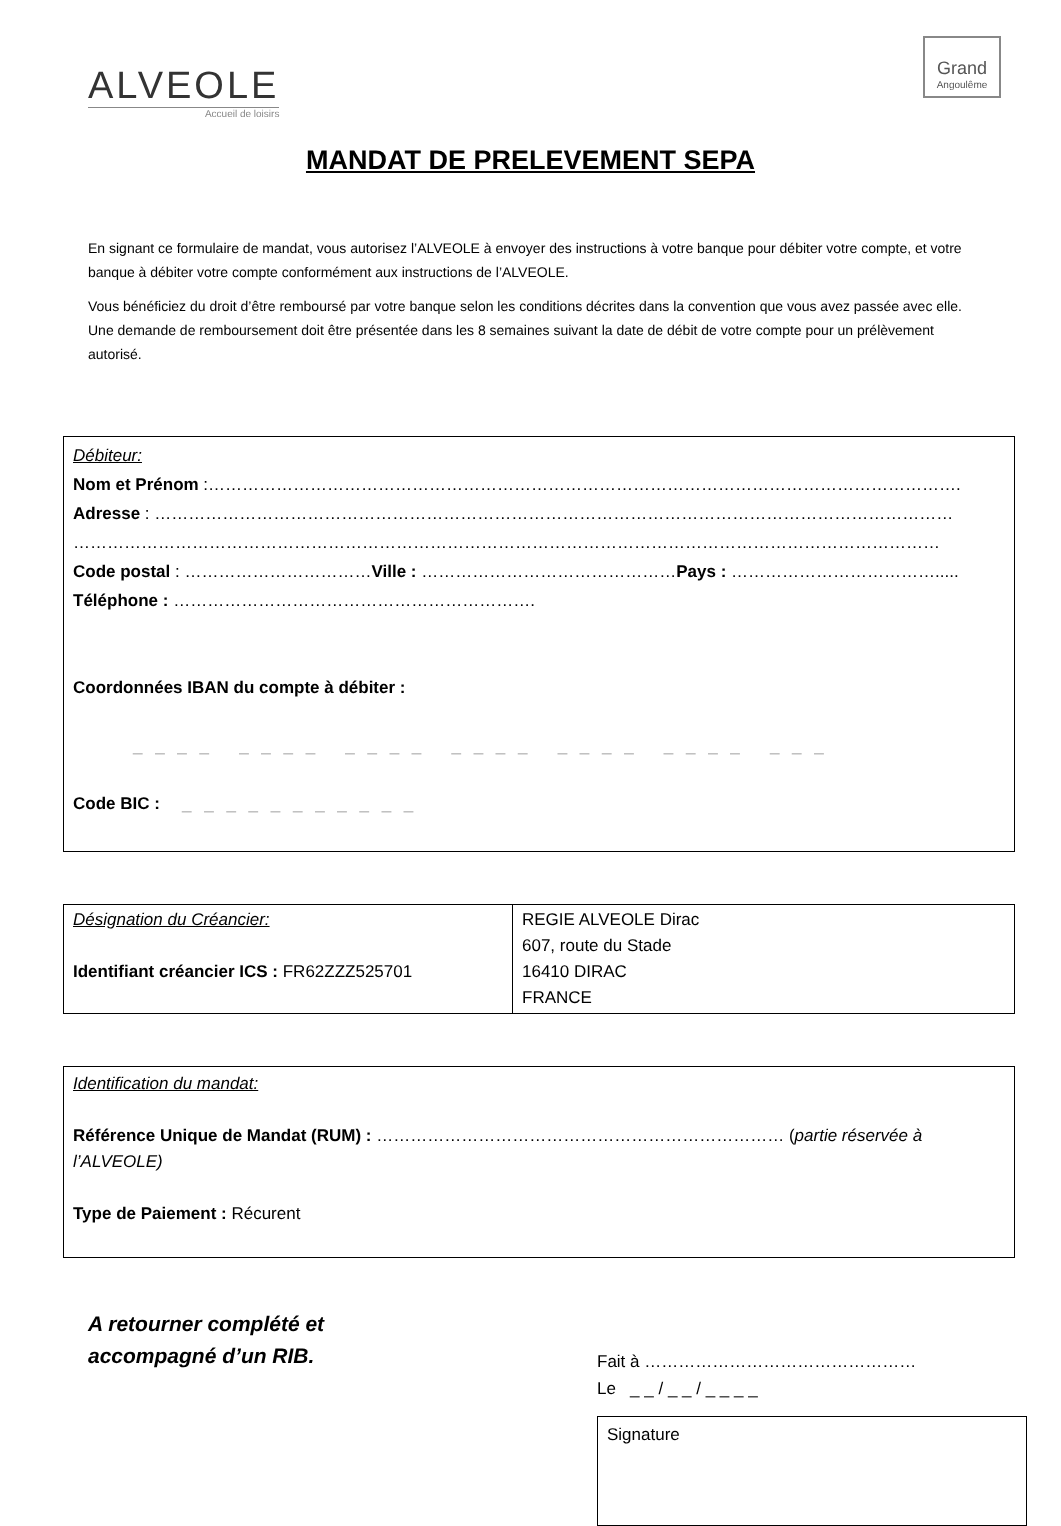ALVEOLE
Accueil de loisirs
Grand
Angoulême
MANDAT DE PRELEVEMENT SEPA
En signant ce formulaire de mandat, vous autorisez l’ALVEOLE à envoyer des instructions à votre banque pour débiter votre compte, et votre banque à débiter votre compte conformément aux instructions de l’ALVEOLE.
Vous bénéficiez du droit d’être remboursé par votre banque selon les conditions décrites dans la convention que vous avez passée avec elle. Une demande de remboursement doit être présentée dans les 8 semaines suivant la date de débit de votre compte pour un prélèvement autorisé.
Débiteur:
Nom et Prénom :…………………………………………………………………………………………………………………….
Adresse : ……………………………………………………………………………………………………………………………
………………………………………………………………………………………………………………………………………
Code postal : ……………………………Ville : ………………………………………Pays : ……………………………….....
Téléphone : ……………………………………………………….
Coordonnées IBAN du compte à débiter :
_ _ _ _ _ _ _ _ _ _ _ _ _ _ _ _ _ _ _ _ _ _ _ _ _ _ _
Code BIC : _ _ _ _ _ _ _ _ _ _ _
| Désignation du Créancier: Identifiant créancier ICS : FR62ZZZ525701 | REGIE ALVEOLE Dirac 607, route du Stade 16410 DIRAC FRANCE |
Identification du mandat:
Référence Unique de Mandat (RUM) : ……………………………………………………………… (partie réservée à l’ALVEOLE)
Type de Paiement : Récurent
A retourner complété et
accompagné d’un RIB.
Fait à …………………………………………
Le _ _ / _ _ / _ _ _ _
Signature